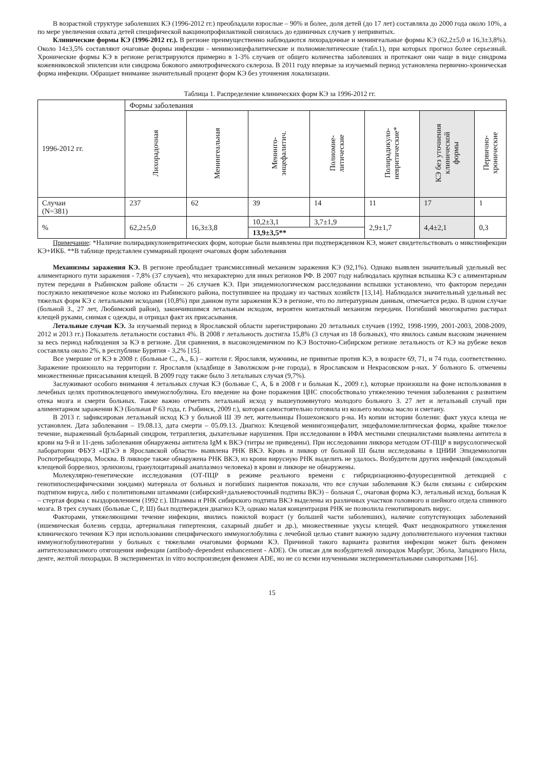В возрастной структуре заболевших КЭ (1996-2012 гг.) преобладали взрослые – 90% и более, доля детей (до 17 лет) составляла до 2000 года около 10%, а по мере увеличения охвата детей специфической вакцинопрофилактикой снизилась до единичных случаев у непривитых.
Клинические формы КЭ (1996-2012 гг.). В регионе преимущественно наблюдаются лихорадочные и менингеальные формы КЭ (62,2±5,0 и 16,3±3,8%). Около 14±3,5% составляют очаговые формы инфекции - мениноэнцефалитические и полиомиелитические (табл.1), при которых прогноз более серьезный. Хронические формы КЭ в регионе регистрируются примерно в 1-3% случаев от общего количества заболевших и протекают они чаще в виде синдрома кожевниковской эпилепсии или синдрома бокового амиотрофического склероза. В 2011 году впервые за изучаемый период установлена первично-хроническая форма инфекции. Обращает внимание значительный процент форм КЭ без уточнения локализации.
Таблица 1. Распределение клинических форм КЭ за 1996-2012 гг.
| 1996-2012 гг. | Формы заболевания | | | | | | |
| | Лихорадочная | Менингеальная | Менинго- энцефалитич. | Полиомие- литические | Полирадикуло- невритические* | КЭ без уточнения клинической формы | Первично- хронические |
| Случаи (N=381) | 237 | 62 | 39 | 14 | 11 | 17 | 1 |
| % | 62,2±5,0 | 16,3±3,8 | 10,2±3,1 | 3,7±1,9 | 2,9±1,7 | 4,4±2,1 | 0,3 |
| | | | 13,9±3,5** | | | | |
Примечание: *Наличие полирадикулоневритических форм, которые были выявлены при подтвержденном КЭ, может свидетельствовать о микстинфекции КЭ+ИКБ. **В таблице представлен суммарный процент очаговых форм заболевания
Механизмы заражения КЭ. В регионе преобладает трансмиссивный механизм заражения КЭ (92,1%). Однако выявлен значительный удельный вес алиментарного пути заражения - 7,8% (37 случаев), что нехарактерно для иных регионов РФ. В 2007 году наблюдалась крупная вспышка КЭ с алиментарным путем передачи в Рыбинском районе области – 26 случаев КЭ. При эпидемиологическом расследовании вспышки установлено, что фактором передачи послужило некипяченое козье молоко из Рыбинского района, поступившее на продажу из частных хозяйств [13,14]. Наблюдался значительный удельный вес тяжелых форм КЭ с летальными исходами (10,8%) при данном пути заражения КЭ в регионе, что по литературным данным, отмечается редко. В одном случае (больной З., 27 лет, Любимский район), закончившимся летальным исходом, вероятен контактный механизм передачи. Погибший многократно растирал клещей руками, снимая с одежды, и отрицал факт их присасывания.
Летальные случаи КЭ. За изучаемый период в Ярославской области зарегистрировано 20 летальных случаев (1992, 1998-1999, 2001-2003, 2008-2009, 2012 и 2013 гг.) Показатель летальности составил 4%. В 2008 г летальность достигла 15,8% (3 случая из 18 больных), что явилось самым высоким значением за весь период наблюдения за КЭ в регионе. Для сравнения, в высокоэндемичном по КЭ Восточно-Сибирском регионе летальность от КЭ на рубеже веков составляла около 2%, в республике Бурятия - 3,2% [15].
Все умершие от КЭ в 2008 г. (больные С., А., Б.) – жители г. Ярославля, мужчины, не привитые против КЭ, в возрасте 69, 71, и 74 года, соответственно. Заражение произошло на территории г. Ярославля (кладбище в Заволжском р-не города), в Ярославском и Некрасовском р-нах. У больного Б. отмечены множественные присасывания клещей. В 2009 году также было 3 летальных случая (9,7%).
Заслуживают особого внимания 4 летальных случая КЭ (больные С, А, Б в 2008 г и больная К., 2009 г.), которые произошли на фоне использования в лечебных целях противоклещевого иммуноглобулина. Его введение на фоне поражения ЦНС способствовало утяжелению течения заболевания с развитием отека мозга и смерти больных. Также важно отметить летальный исход у вышеупомянутого молодого больного З. 27 лет и летальный случай при алиментарном заражении КЭ (Больная Р 63 года, г. Рыбинск, 2009 г.), которая самостоятельно готовила из козьего молока масло и сметану.
В 2013 г. зафиксирован летальный исход КЭ у больной Ш 39 лет, жительницы Пошехонского р-на. Из копии истории болезни: факт укуса клеща не установлен. Дата заболевания – 19.08.13, дата смерти – 05.09.13. Диагноз: Клещевой менингоэнцефалит, энцефаломиелитическая форма, крайне тяжелое течение, выраженный бульбарный синдром, тетраплегия, дыхательные нарушения. При исследовании в ИФА местными специалистами выявлены антитела в крови на 9-й и 11-день заболевания обнаружены антитела IgM к ВКЭ (титры не приведены). При исследовании ликвора методом ОТ-ПЦР в вирусологической лаборатории ФБУЗ «ЦГиЭ в Ярославской области» выявлена РНК ВКЭ. Кровь и ликвор от больной Ш были исследованы в ЦНИИ Эпидемиологии Роспотребнадзора, Москва. В ликворе также обнаружена РНК ВКЭ, из крови вирусную РНК выделить не удалось. Возбудители других инфекций (иксодовый клещевой боррелиоз, эрлихиозы, гранулоцитарный анаплазмоз человека) в крови и ликворе не обнаружены.
Молекулярно-генетические исследования (ОТ-ПЦР в режиме реального времени с гибридизационно-флуоресцентной детекцией с генотипоспецифическими зондами) материала от больных и погибших пациентов показали, что все случаи заболевания КЭ были связаны с сибирским подтипом вируса, либо с политиповыми штаммами (сибирский+дальневосточный подтипы ВКЭ) – больная С, очаговая форма КЭ, летальный исход, больная К – стертая форма с выздоровлением (1992 г.). Штаммы и РНК сибирского подтипа ВКЭ выделены из различных участков головного и шейного отдела спинного мозга. В трех случаях (больные С, Р, Ш) был подтвержден диагноз КЭ, однако малая концентрация РНК не позволила генотипировать вирус.
Факторами, утяжеляющими течение инфекции, явились пожилой возраст (у большей части заболевших), наличие сопутствующих заболеваний (ишемическая болезнь сердца, артериальная гипертензия, сахарный диабет и др.), множественные укусы клещей. Факт неоднократного утяжеления клинического течения КЭ при использовании специфического иммуноглобулина с лечебной целью ставит важную задачу дополнительного изучения тактики иммуноглобулинотерапии у больных с тяжелыми очаговыми формами КЭ. Причиной такого варианта развития инфекции может быть феномен антителозависимого отягощения инфекции (antibody-dependent enhancement - ADE). Он описан для возбудителей лихорадок Марбург, Эбола, Западного Нила, денге, желтой лихорадки. В экспериментах in vitro воспроизведен феномен ADE, но не со всеми изученными экспериментальными сыворотками [16].
15